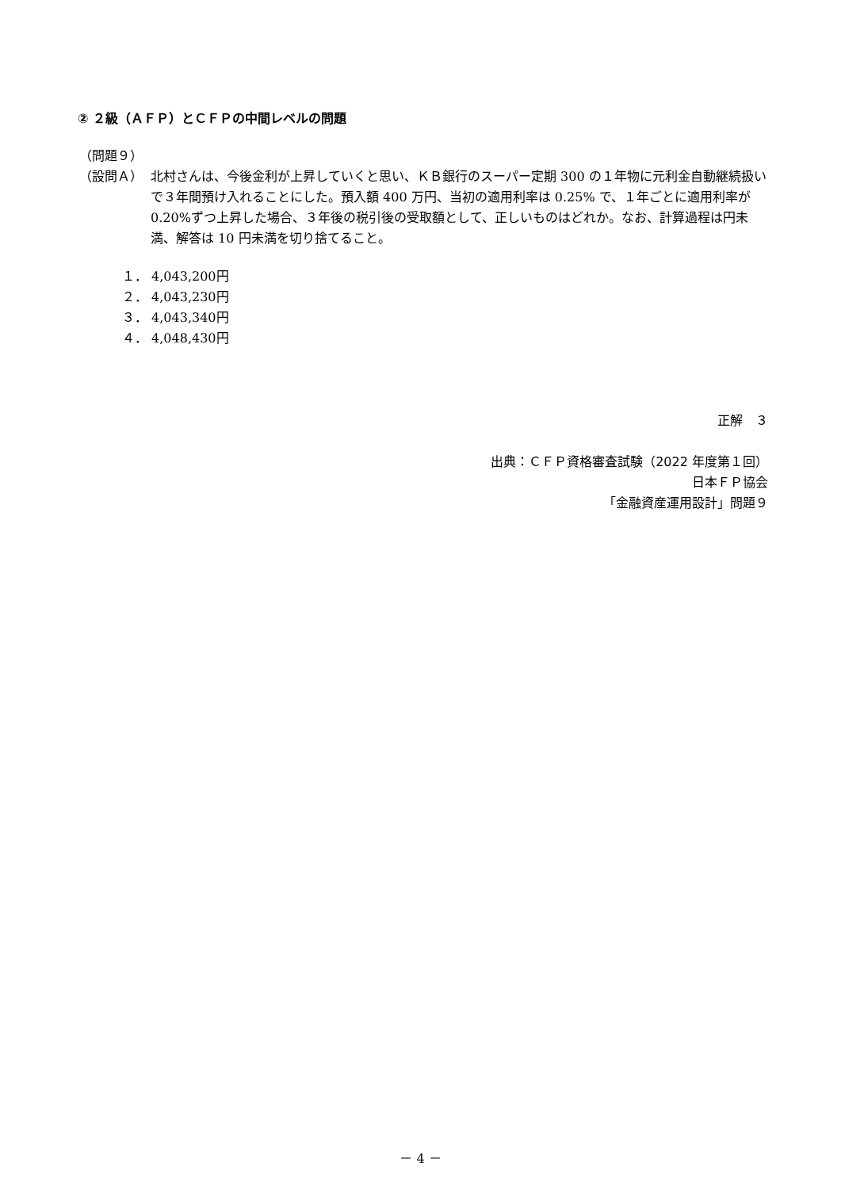② ２級（ＡＦＰ）とＣＦＰの中間レベルの問題
（問題９）
（設問Ａ） 北村さんは、今後金利が上昇していくと思い、ＫＢ銀行のスーパー定期 300 の１年物に元利金自動継続扱いで３年間預け入れることにした。預入額 400 万円、当初の適用利率は 0.25% で、１年ごとに適用利率が 0.20%ずつ上昇した場合、３年後の税引後の受取額として、正しいものはどれか。なお、計算過程は円未満、解答は 10 円未満を切り捨てること。
１． 4,043,200円
２． 4,043,230円
３． 4,043,340円
４． 4,048,430円
正解　３
出典：ＣＦＰ資格審査試験（2022 年度第１回）
日本ＦＰ協会
「金融資産運用設計」問題９
－ 4 －